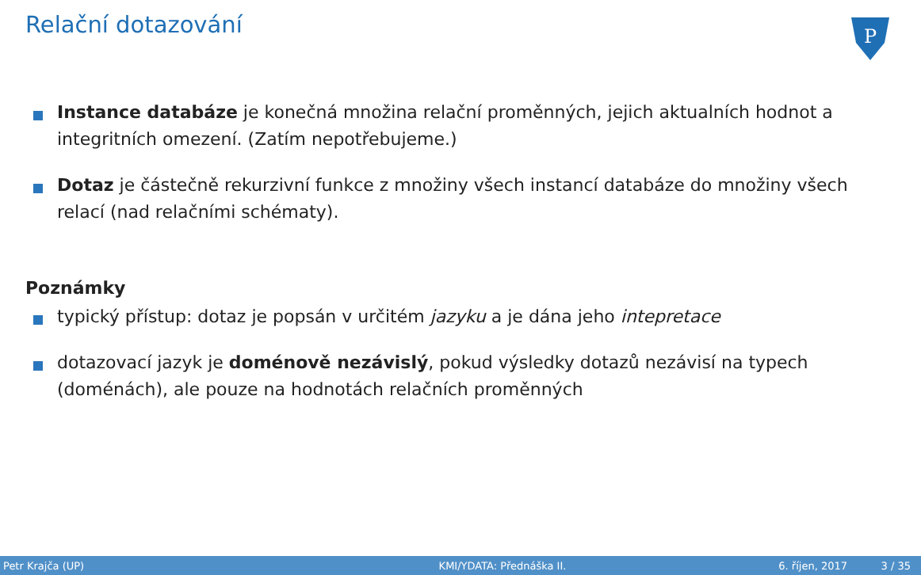Relační dotazování
P
Instance databáze je konečná množina relační proměnných, jejich aktualních hodnot a integritních omezení. (Zatím nepotřebujeme.)
Dotaz je částečně rekurzivní funkce z množiny všech instancí databáze do množiny všech relací (nad relačními schématy).
Poznámky
typický přístup: dotaz je popsán v určitém jazyku a je dána jeho intepretace
dotazovací jazyk je doménově nezávislý, pokud výsledky dotazů nezávisí na typech (doménách), ale pouze na hodnotách relačních proměnných
Petr Krajča (UP) KMI/YDATA: Přednáška II. 6. říjen, 2017 3 / 35